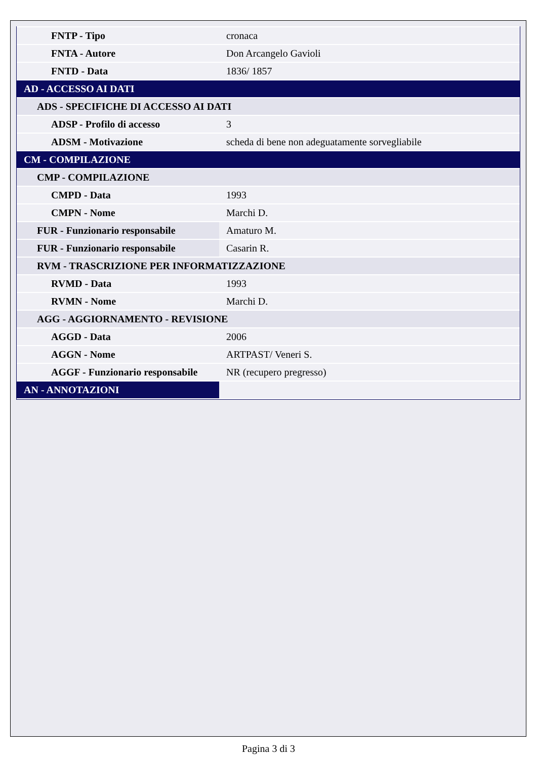| FNTP - Tipo | cronaca |
| FNTA - Autore | Don Arcangelo Gavioli |
| FNTD - Data | 1836/ 1857 |
| AD - ACCESSO AI DATI | |
| ADS - SPECIFICHE DI ACCESSO AI DATI | |
| ADSP - Profilo di accesso | 3 |
| ADSM - Motivazione | scheda di bene non adeguatamente sorvegliabile |
| CM - COMPILAZIONE | |
| CMP - COMPILAZIONE | |
| CMPD - Data | 1993 |
| CMPN - Nome | Marchi D. |
| FUR - Funzionario responsabile | Amaturo M. |
| FUR - Funzionario responsabile | Casarin R. |
| RVM - TRASCRIZIONE PER INFORMATIZZAZIONE | |
| RVMD - Data | 1993 |
| RVMN - Nome | Marchi D. |
| AGG - AGGIORNAMENTO - REVISIONE | |
| AGGD - Data | 2006 |
| AGGN - Nome | ARTPAST/ Veneri S. |
| AGGF - Funzionario responsabile | NR (recupero pregresso) |
| AN - ANNOTAZIONI | |
Pagina 3 di 3